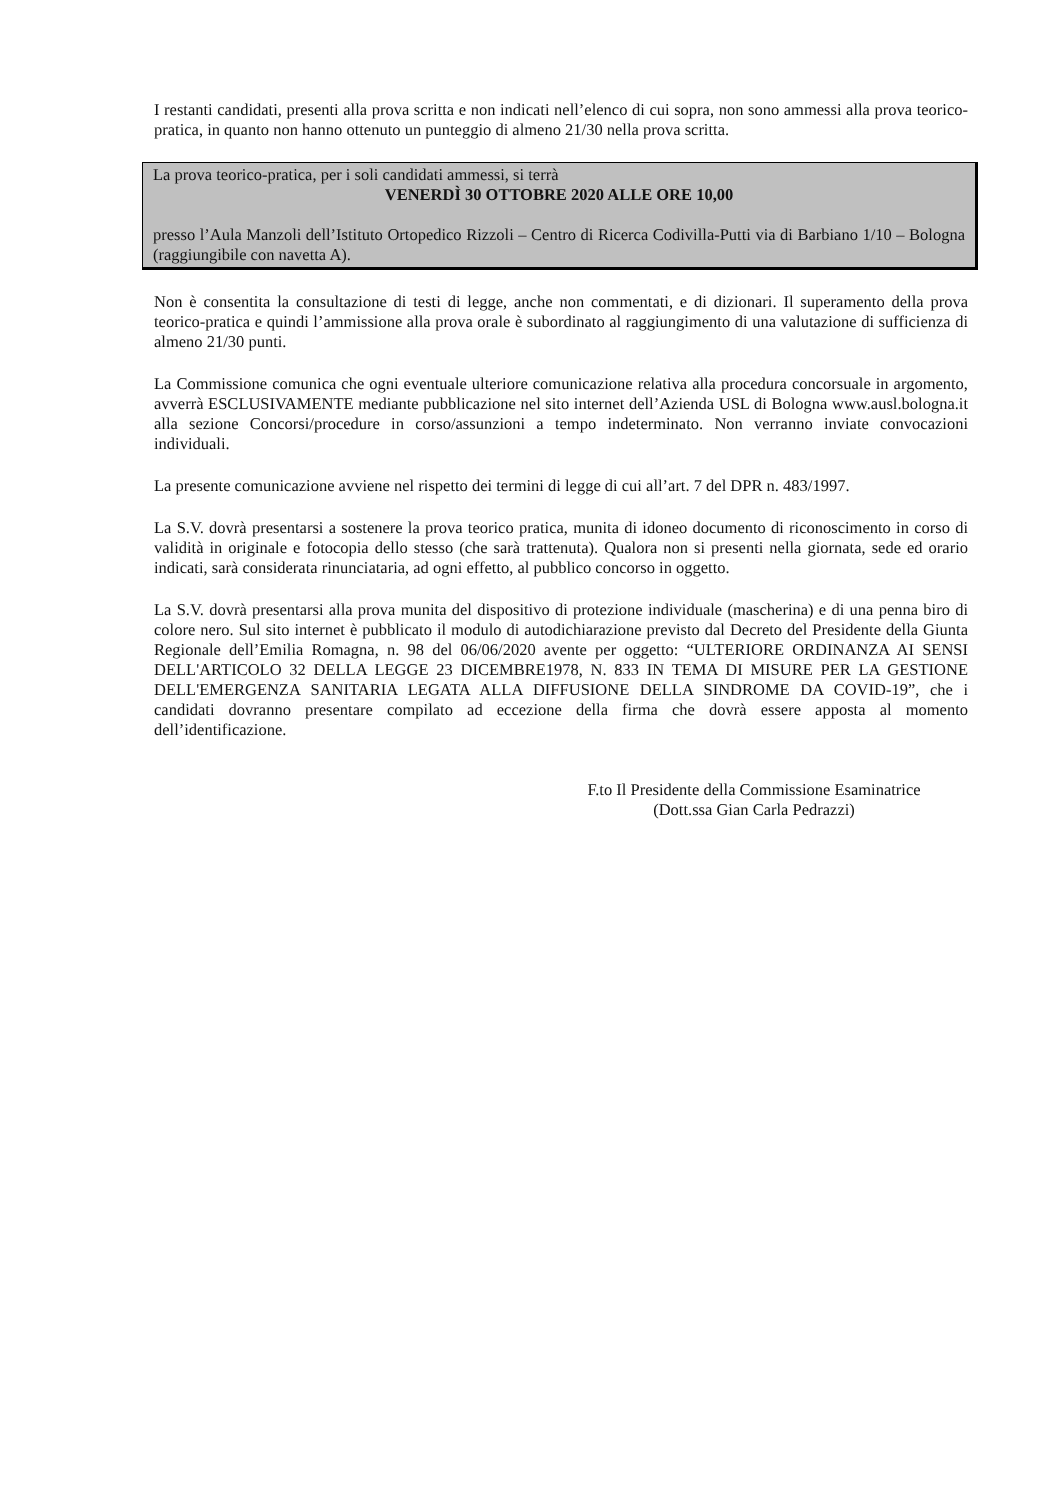I restanti candidati, presenti alla prova scritta e non indicati nell’elenco di cui sopra, non sono ammessi alla prova teorico-pratica, in quanto non hanno ottenuto un punteggio di almeno 21/30 nella prova scritta.
La prova teorico-pratica, per i soli candidati ammessi, si terrà
VENERDÌ 30 OTTOBRE 2020 ALLE ORE 10,00
presso l’Aula Manzoli dell’Istituto Ortopedico Rizzoli – Centro di Ricerca Codivilla-Putti via di Barbiano 1/10 – Bologna (raggiungibile con navetta A).
Non è consentita la consultazione di testi di legge, anche non commentati, e di dizionari. Il superamento della prova teorico-pratica e quindi l’ammissione alla prova orale è subordinato al raggiungimento di una valutazione di sufficienza di almeno 21/30 punti.
La Commissione comunica che ogni eventuale ulteriore comunicazione relativa alla procedura concorsuale in argomento, avverrà ESCLUSIVAMENTE mediante pubblicazione nel sito internet dell’Azienda USL di Bologna www.ausl.bologna.it alla sezione Concorsi/procedure in corso/assunzioni a tempo indeterminato. Non verranno inviate convocazioni individuali.
La presente comunicazione avviene nel rispetto dei termini di legge di cui all’art. 7 del DPR n. 483/1997.
La S.V. dovrà presentarsi a sostenere la prova teorico pratica, munita di idoneo documento di riconoscimento in corso di validità in originale e fotocopia dello stesso (che sarà trattenuta). Qualora non si presenti nella giornata, sede ed orario indicati, sarà considerata rinunciataria, ad ogni effetto, al pubblico concorso in oggetto.
La S.V. dovrà presentarsi alla prova munita del dispositivo di protezione individuale (mascherina) e di una penna biro di colore nero. Sul sito internet è pubblicato il modulo di autodichiarazione previsto dal Decreto del Presidente della Giunta Regionale dell’Emilia Romagna, n. 98 del 06/06/2020 avente per oggetto: “ULTERIORE ORDINANZA AI SENSI DELL'ARTICOLO 32 DELLA LEGGE 23 DICEMBRE1978, N. 833 IN TEMA DI MISURE PER LA GESTIONE DELL'EMERGENZA SANITARIA LEGATA ALLA DIFFUSIONE DELLA SINDROME DA COVID-19”, che i candidati dovranno presentare compilato ad eccezione della firma che dovrà essere apposta al momento dell’identificazione.
F.to Il Presidente della Commissione Esaminatrice
(Dott.ssa Gian Carla Pedrazzi)